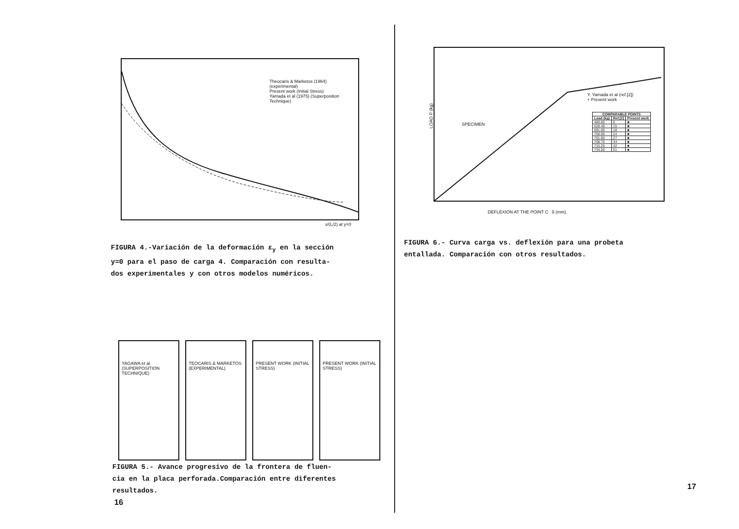Theocaris & Marketos (1964) (experimental)
Present work (Initial Stress)
Yamada et al (1975) (Superposition Technique)
x/(L/2) at y=0
FIGURA 4.-Variación de la deformación ε<sub>y</sub> en la sección
y=0 para el paso de carga 4. Comparación con resulta-
dos experimentales y con otros modelos numéricos.
YAGAWA et al. (SUPERPOSITION TECHNIQUE)
TEOCARIS & MARKETOS (EXPERIMENTAL)
PRESENT WORK (INITIAL STRESS)
PRESENT WORK (INITIAL STRESS)
FIGURA 5.- Avance progresivo de la frontera de fluen-
cia en la placa perforada.Comparación entre diferentes
resultados.
16
SPECIMEN
Y. Yamada et al (ref.[2])
+ Present work
| COMPARABLE POINTS | | |
| --- | --- | --- |
| Load (kg) | Ref.[2] | Present work |
| 480.60 | 6 | ■ |
| 628.40 | 15 | ■ |
| 691.00 | 18 | ■ |
| 700.00 | 24 | ■ |
| 701.60 | 27 | ■ |
| 708.70 | 34 | ■ |
| 715.25 | 42 | ■ |
| 734.50 | 51 | ■ |
LOAD P (kg)
DEFLEXION AT THE POINT C : δ (mm).
FIGURA 6.- Curva carga vs. deflexión para una probeta
entallada. Comparación con otros resultados.
17